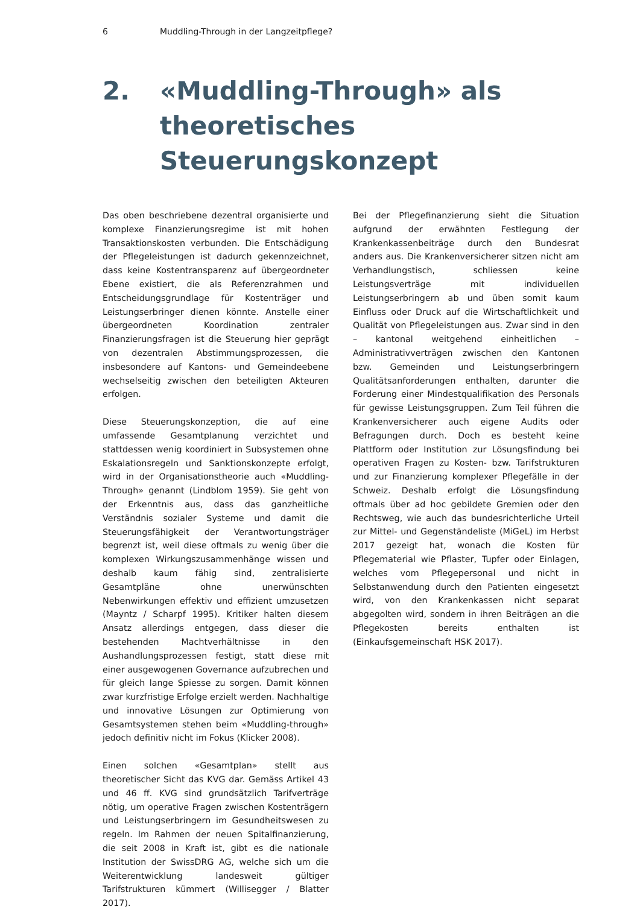6 Muddling-Through in der Langzeitpflege?
2. «Muddling-Through» als theoretisches Steuerungskonzept
Das oben beschriebene dezentral organisierte und komplexe Finanzierungsregime ist mit hohen Transaktionskosten verbunden. Die Entschädigung der Pflegeleistungen ist dadurch gekennzeichnet, dass keine Kostentransparenz auf übergeordneter Ebene existiert, die als Referenzrahmen und Entscheidungsgrundlage für Kostenträger und Leistungserbringer dienen könnte. Anstelle einer übergeordneten Koordination zentraler Finanzierungsfragen ist die Steuerung hier geprägt von dezentralen Abstimmungsprozessen, die insbesondere auf Kantons- und Gemeindeebene wechselseitig zwischen den beteiligten Akteuren erfolgen.
Diese Steuerungskonzeption, die auf eine umfassende Gesamtplanung verzichtet und stattdessen wenig koordiniert in Subsystemen ohne Eskalationsregeln und Sanktionskonzepte erfolgt, wird in der Organisationstheorie auch «Muddling-Through» genannt (Lindblom 1959). Sie geht von der Erkenntnis aus, dass das ganzheitliche Verständnis sozialer Systeme und damit die Steuerungsfähigkeit der Verantwortungsträger begrenzt ist, weil diese oftmals zu wenig über die komplexen Wirkungszusammenhänge wissen und deshalb kaum fähig sind, zentralisierte Gesamtpläne ohne unerwünschten Nebenwirkungen effektiv und effizient umzusetzen (Mayntz / Scharpf 1995). Kritiker halten diesem Ansatz allerdings entgegen, dass dieser die bestehenden Machtverhältnisse in den Aushandlungsprozessen festigt, statt diese mit einer ausgewogenen Governance aufzubrechen und für gleich lange Spiesse zu sorgen. Damit können zwar kurzfristige Erfolge erzielt werden. Nachhaltige und innovative Lösungen zur Optimierung von Gesamtsystemen stehen beim «Muddling-through» jedoch definitiv nicht im Fokus (Klicker 2008).
Einen solchen «Gesamtplan» stellt aus theoretischer Sicht das KVG dar. Gemäss Artikel 43 und 46 ff. KVG sind grundsätzlich Tarifverträge nötig, um operative Fragen zwischen Kostenträgern und Leistungserbringern im Gesundheitswesen zu regeln. Im Rahmen der neuen Spitalfinanzierung, die seit 2008 in Kraft ist, gibt es die nationale Institution der SwissDRG AG, welche sich um die Weiterentwicklung landesweit gültiger Tarifstrukturen kümmert (Willisegger / Blatter 2017).
Bei der Pflegefinanzierung sieht die Situation aufgrund der erwähnten Festlegung der Krankenkassenbeiträge durch den Bundesrat anders aus. Die Krankenversicherer sitzen nicht am Verhandlungstisch, schliessen keine Leistungsverträge mit individuellen Leistungserbringern ab und üben somit kaum Einfluss oder Druck auf die Wirtschaftlichkeit und Qualität von Pflegeleistungen aus. Zwar sind in den – kantonal weitgehend einheitlichen – Administrativverträgen zwischen den Kantonen bzw. Gemeinden und Leistungserbringern Qualitätsanforderungen enthalten, darunter die Forderung einer Mindestqualifikation des Personals für gewisse Leistungsgruppen. Zum Teil führen die Krankenversicherer auch eigene Audits oder Befragungen durch. Doch es besteht keine Plattform oder Institution zur Lösungsfindung bei operativen Fragen zu Kosten- bzw. Tarifstrukturen und zur Finanzierung komplexer Pflegefälle in der Schweiz. Deshalb erfolgt die Lösungsfindung oftmals über ad hoc gebildete Gremien oder den Rechtsweg, wie auch das bundesrichterliche Urteil zur Mittel- und Gegenständeliste (MiGeL) im Herbst 2017 gezeigt hat, wonach die Kosten für Pflegematerial wie Pflaster, Tupfer oder Einlagen, welches vom Pflegepersonal und nicht in Selbstanwendung durch den Patienten eingesetzt wird, von den Krankenkassen nicht separat abgegolten wird, sondern in ihren Beiträgen an die Pflegekosten bereits enthalten ist (Einkaufsgemeinschaft HSK 2017).